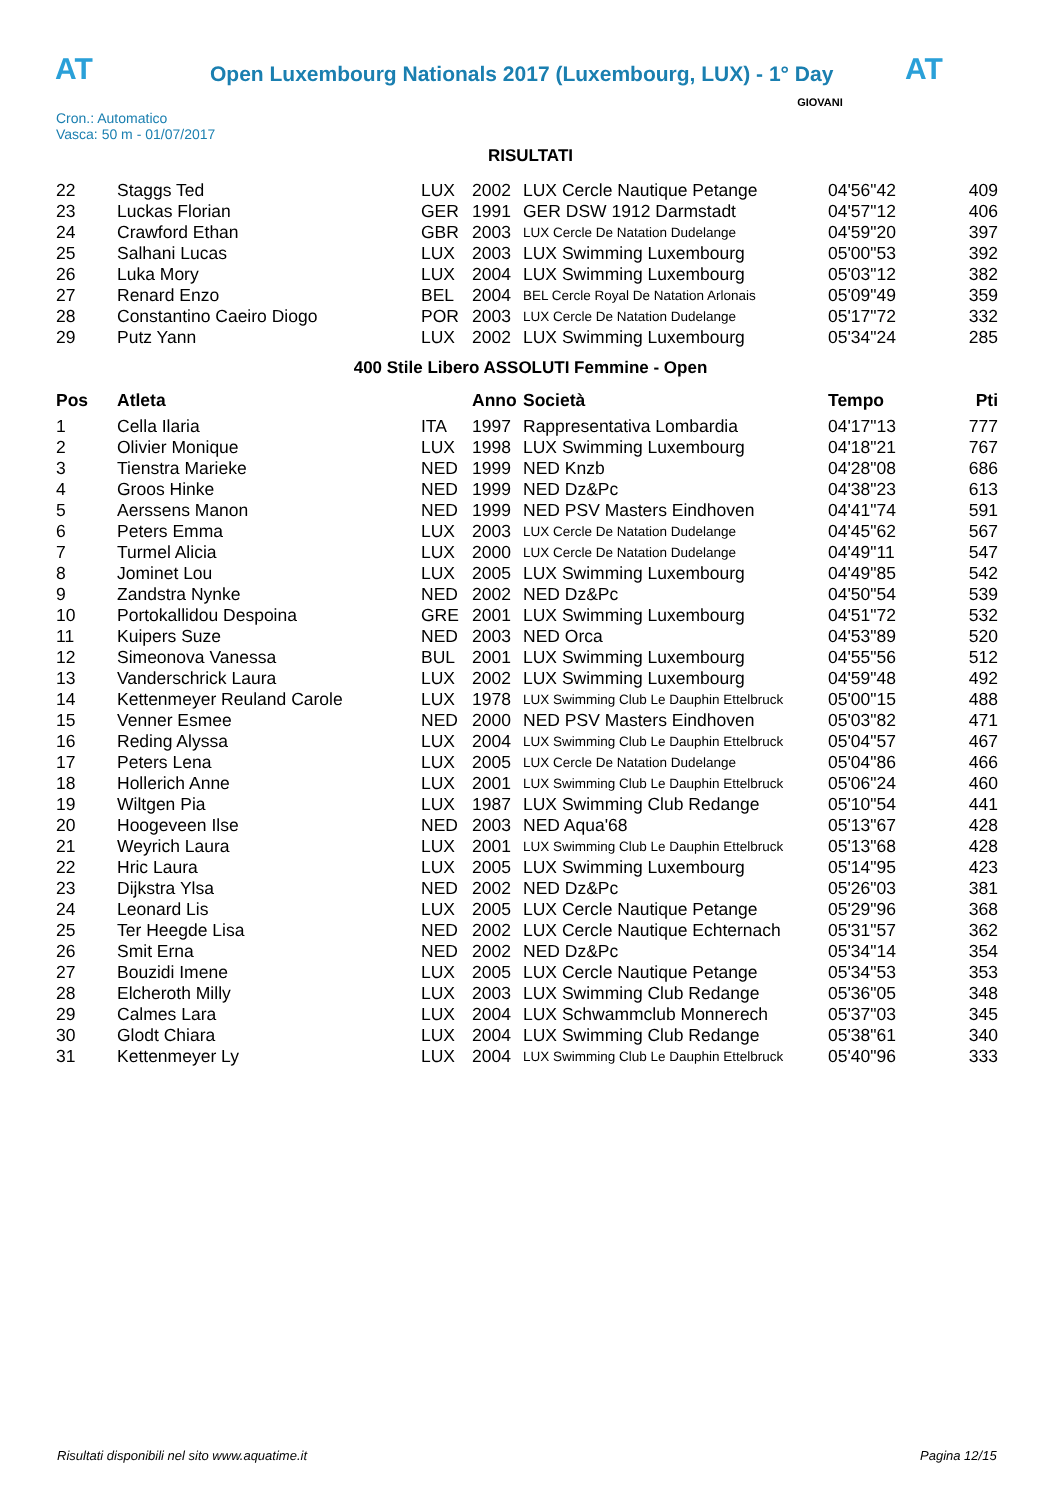AT
Open Luxembourg Nationals 2017 (Luxembourg, LUX) - 1° Day
AT
Cron.: Automatico
Vasca: 50 m - 01/07/2017
GIOVANI
RISULTATI
| 22 | Staggs Ted | LUX | 2002 | LUX Cercle Nautique Petange | 04'56"42 | 409 |
| 23 | Luckas Florian | GER | 1991 | GER DSW 1912 Darmstadt | 04'57"12 | 406 |
| 24 | Crawford Ethan | GBR | 2003 | LUX Cercle De Natation Dudelange | 04'59"20 | 397 |
| 25 | Salhani Lucas | LUX | 2003 | LUX Swimming Luxembourg | 05'00"53 | 392 |
| 26 | Luka Mory | LUX | 2004 | LUX Swimming Luxembourg | 05'03"12 | 382 |
| 27 | Renard Enzo | BEL | 2004 | BEL Cercle Royal De Natation Arlonais | 05'09"49 | 359 |
| 28 | Constantino Caeiro Diogo | POR | 2003 | LUX Cercle De Natation Dudelange | 05'17"72 | 332 |
| 29 | Putz Yann | LUX | 2002 | LUX Swimming Luxembourg | 05'34"24 | 285 |
400 Stile Libero ASSOLUTI Femmine - Open
| Pos | Atleta | | Anno | Società | Tempo | Pti |
| --- | --- | --- | --- | --- | --- | --- |
| 1 | Cella Ilaria | ITA | 1997 | Rappresentativa Lombardia | 04'17"13 | 777 |
| 2 | Olivier Monique | LUX | 1998 | LUX Swimming Luxembourg | 04'18"21 | 767 |
| 3 | Tienstra Marieke | NED | 1999 | NED Knzb | 04'28"08 | 686 |
| 4 | Groos Hinke | NED | 1999 | NED Dz&Pc | 04'38"23 | 613 |
| 5 | Aerssens Manon | NED | 1999 | NED PSV Masters Eindhoven | 04'41"74 | 591 |
| 6 | Peters Emma | LUX | 2003 | LUX Cercle De Natation Dudelange | 04'45"62 | 567 |
| 7 | Turmel Alicia | LUX | 2000 | LUX Cercle De Natation Dudelange | 04'49"11 | 547 |
| 8 | Jominet Lou | LUX | 2005 | LUX Swimming Luxembourg | 04'49"85 | 542 |
| 9 | Zandstra Nynke | NED | 2002 | NED Dz&Pc | 04'50"54 | 539 |
| 10 | Portokallidou Despoina | GRE | 2001 | LUX Swimming Luxembourg | 04'51"72 | 532 |
| 11 | Kuipers Suze | NED | 2003 | NED Orca | 04'53"89 | 520 |
| 12 | Simeonova Vanessa | BUL | 2001 | LUX Swimming Luxembourg | 04'55"56 | 512 |
| 13 | Vanderschrick Laura | LUX | 2002 | LUX Swimming Luxembourg | 04'59"48 | 492 |
| 14 | Kettenmeyer Reuland Carole | LUX | 1978 | LUX Swimming Club Le Dauphin Ettelbruck | 05'00"15 | 488 |
| 15 | Venner Esmee | NED | 2000 | NED PSV Masters Eindhoven | 05'03"82 | 471 |
| 16 | Reding Alyssa | LUX | 2004 | LUX Swimming Club Le Dauphin Ettelbruck | 05'04"57 | 467 |
| 17 | Peters Lena | LUX | 2005 | LUX Cercle De Natation Dudelange | 05'04"86 | 466 |
| 18 | Hollerich Anne | LUX | 2001 | LUX Swimming Club Le Dauphin Ettelbruck | 05'06"24 | 460 |
| 19 | Wiltgen Pia | LUX | 1987 | LUX Swimming Club Redange | 05'10"54 | 441 |
| 20 | Hoogeveen Ilse | NED | 2003 | NED Aqua'68 | 05'13"67 | 428 |
| 21 | Weyrich Laura | LUX | 2001 | LUX Swimming Club Le Dauphin Ettelbruck | 05'13"68 | 428 |
| 22 | Hric Laura | LUX | 2005 | LUX Swimming Luxembourg | 05'14"95 | 423 |
| 23 | Dijkstra Ylsa | NED | 2002 | NED Dz&Pc | 05'26"03 | 381 |
| 24 | Leonard Lis | LUX | 2005 | LUX Cercle Nautique Petange | 05'29"96 | 368 |
| 25 | Ter Heegde Lisa | NED | 2002 | LUX Cercle Nautique Echternach | 05'31"57 | 362 |
| 26 | Smit Erna | NED | 2002 | NED Dz&Pc | 05'34"14 | 354 |
| 27 | Bouzidi Imene | LUX | 2005 | LUX Cercle Nautique Petange | 05'34"53 | 353 |
| 28 | Elcheroth Milly | LUX | 2003 | LUX Swimming Club Redange | 05'36"05 | 348 |
| 29 | Calmes Lara | LUX | 2004 | LUX Schwammclub Monnerech | 05'37"03 | 345 |
| 30 | Glodt Chiara | LUX | 2004 | LUX Swimming Club Redange | 05'38"61 | 340 |
| 31 | Kettenmeyer Ly | LUX | 2004 | LUX Swimming Club Le Dauphin Ettelbruck | 05'40"96 | 333 |
Risultati disponibili nel sito www.aquatime.it
Pagina 12/15